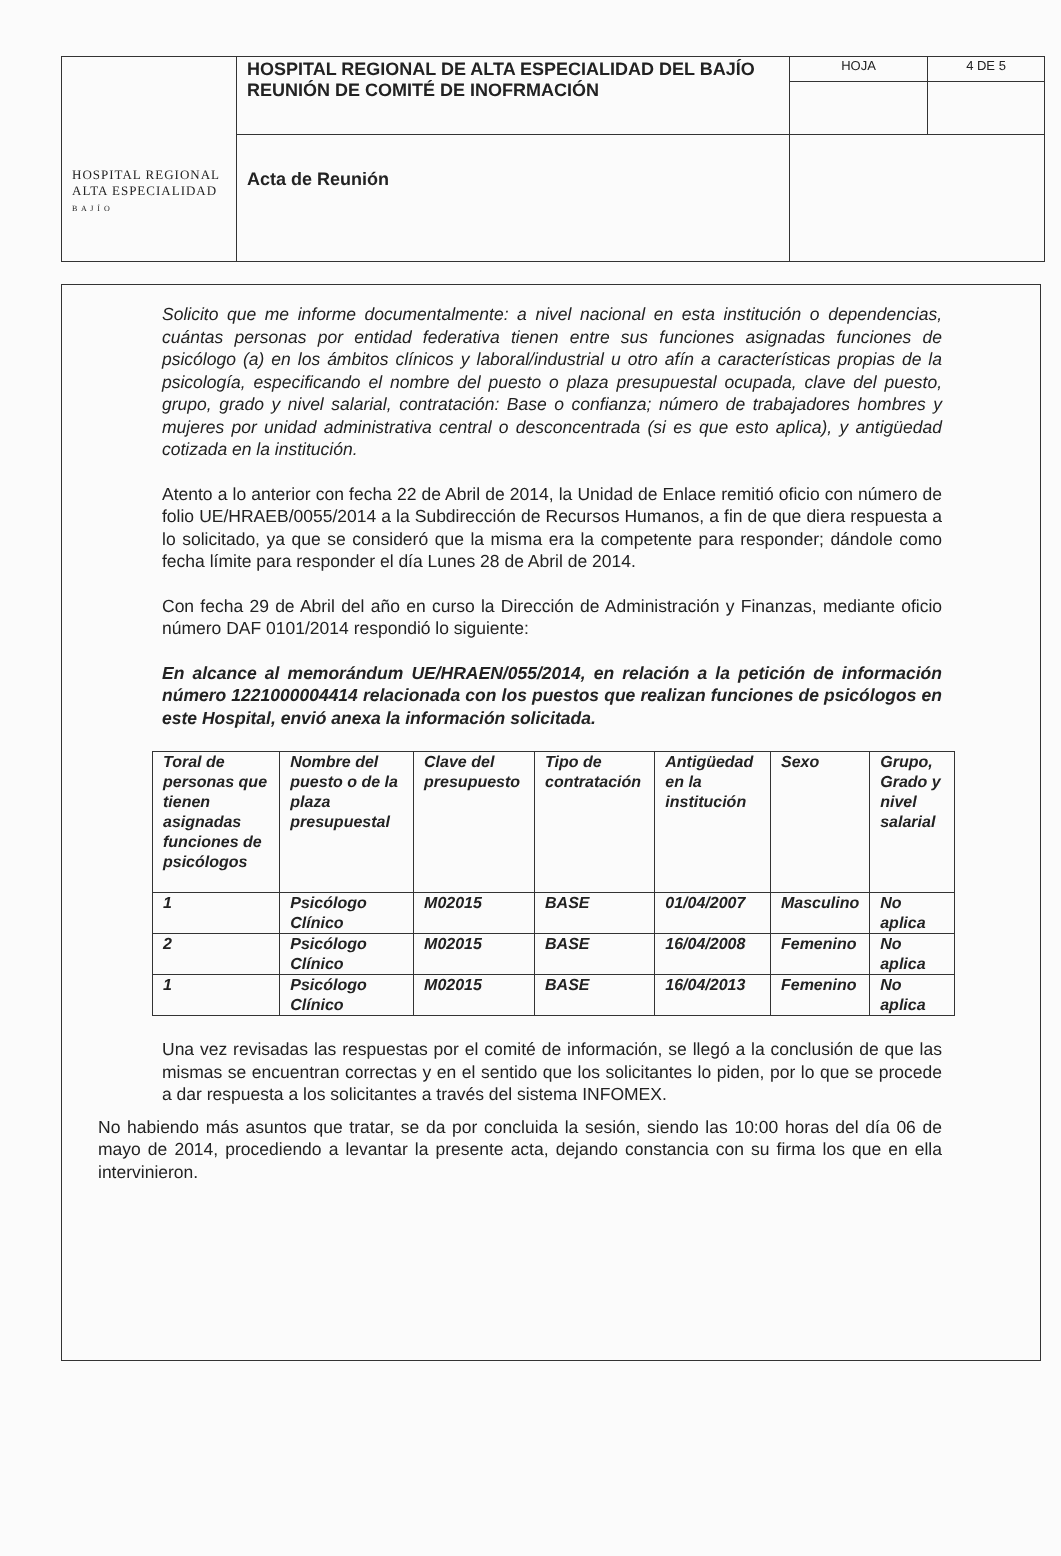| HOSPITAL REGIONAL ALTA ESPECIALIDAD B A J Í O | HOSPITAL REGIONAL DE ALTA ESPECIALIDAD DEL BAJÍO REUNIÓN DE COMITÉ DE INOFRMACIÓN | HOJA | 4 DE 5 |
| | Acta de Reunión | | |
Solicito que me informe documentalmente: a nivel nacional en esta institución o dependencias, cuántas personas por entidad federativa tienen entre sus funciones asignadas funciones de psicólogo (a) en los ámbitos clínicos y laboral/industrial u otro afín a características propias de la psicología, especificando el nombre del puesto o plaza presupuestal ocupada, clave del puesto, grupo, grado y nivel salarial, contratación: Base o confianza; número de trabajadores hombres y mujeres por unidad administrativa central o desconcentrada (si es que esto aplica), y antigüedad cotizada en la institución.
Atento a lo anterior con fecha 22 de Abril de 2014, la Unidad de Enlace remitió oficio con número de folio UE/HRAEB/0055/2014 a la Subdirección de Recursos Humanos, a fin de que diera respuesta a lo solicitado, ya que se consideró que la misma era la competente para responder; dándole como fecha límite para responder el día Lunes 28 de Abril de 2014.
Con fecha 29 de Abril del año en curso la Dirección de Administración y Finanzas, mediante oficio número DAF 0101/2014 respondió lo siguiente:
En alcance al memorándum UE/HRAEN/055/2014, en relación a la petición de información número 1221000004414 relacionada con los puestos que realizan funciones de psicólogos en este Hospital, envió anexa la información solicitada.
| Toral de personas que tienen asignadas funciones de psicólogos | Nombre del puesto o de la plaza presupuestal | Clave del presupuesto | Tipo de contratación | Antigüedad en la institución | Sexo | Grupo, Grado y nivel salarial |
| --- | --- | --- | --- | --- | --- | --- |
| 1 | Psicólogo Clínico | M02015 | BASE | 01/04/2007 | Masculino | No aplica |
| 2 | Psicólogo Clínico | M02015 | BASE | 16/04/2008 | Femenino | No aplica |
| 1 | Psicólogo Clínico | M02015 | BASE | 16/04/2013 | Femenino | No aplica |
Una vez revisadas las respuestas por el comité de información, se llegó a la conclusión de que las mismas se encuentran correctas y en el sentido que los solicitantes lo piden, por lo que se procede a dar respuesta a los solicitantes a través del sistema INFOMEX.
No habiendo más asuntos que tratar, se da por concluida la sesión, siendo las 10:00 horas del día 06 de mayo de 2014, procediendo a levantar la presente acta, dejando constancia con su firma los que en ella intervinieron.